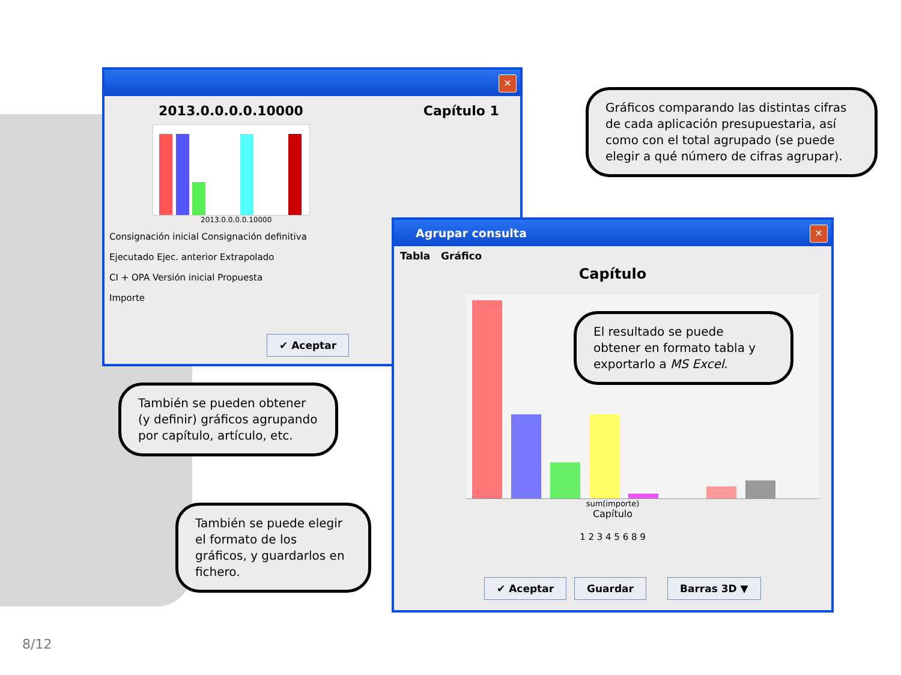✕
2013.0.0.0.0.10000 Capítulo 1
2013.0.0.0.0.10000
Consignación inicial Consignación definitiva
Ejecutado Ejec. anterior Extrapolado
CI + OPA Versión inicial Propuesta
Importe
✔ Aceptar
Gráficos comparando las distintas cifras de cada aplicación presupuestaria, así como con el total agrupado (se puede elegir a qué número de cifras agrupar).
Agrupar consulta
✕
Tabla Gráfico
Capítulo
sum(importe)
Capítulo
1 2 3 4 5 6 8 9
✔ Aceptar Guardar Barras 3D ▼
El resultado se puede obtener en formato tabla y exportarlo a MS Excel.
También se pueden obtener (y definir) gráficos agrupando por capítulo, artículo, etc.
También se puede elegir el formato de los gráficos, y guardarlos en fichero.
8/12